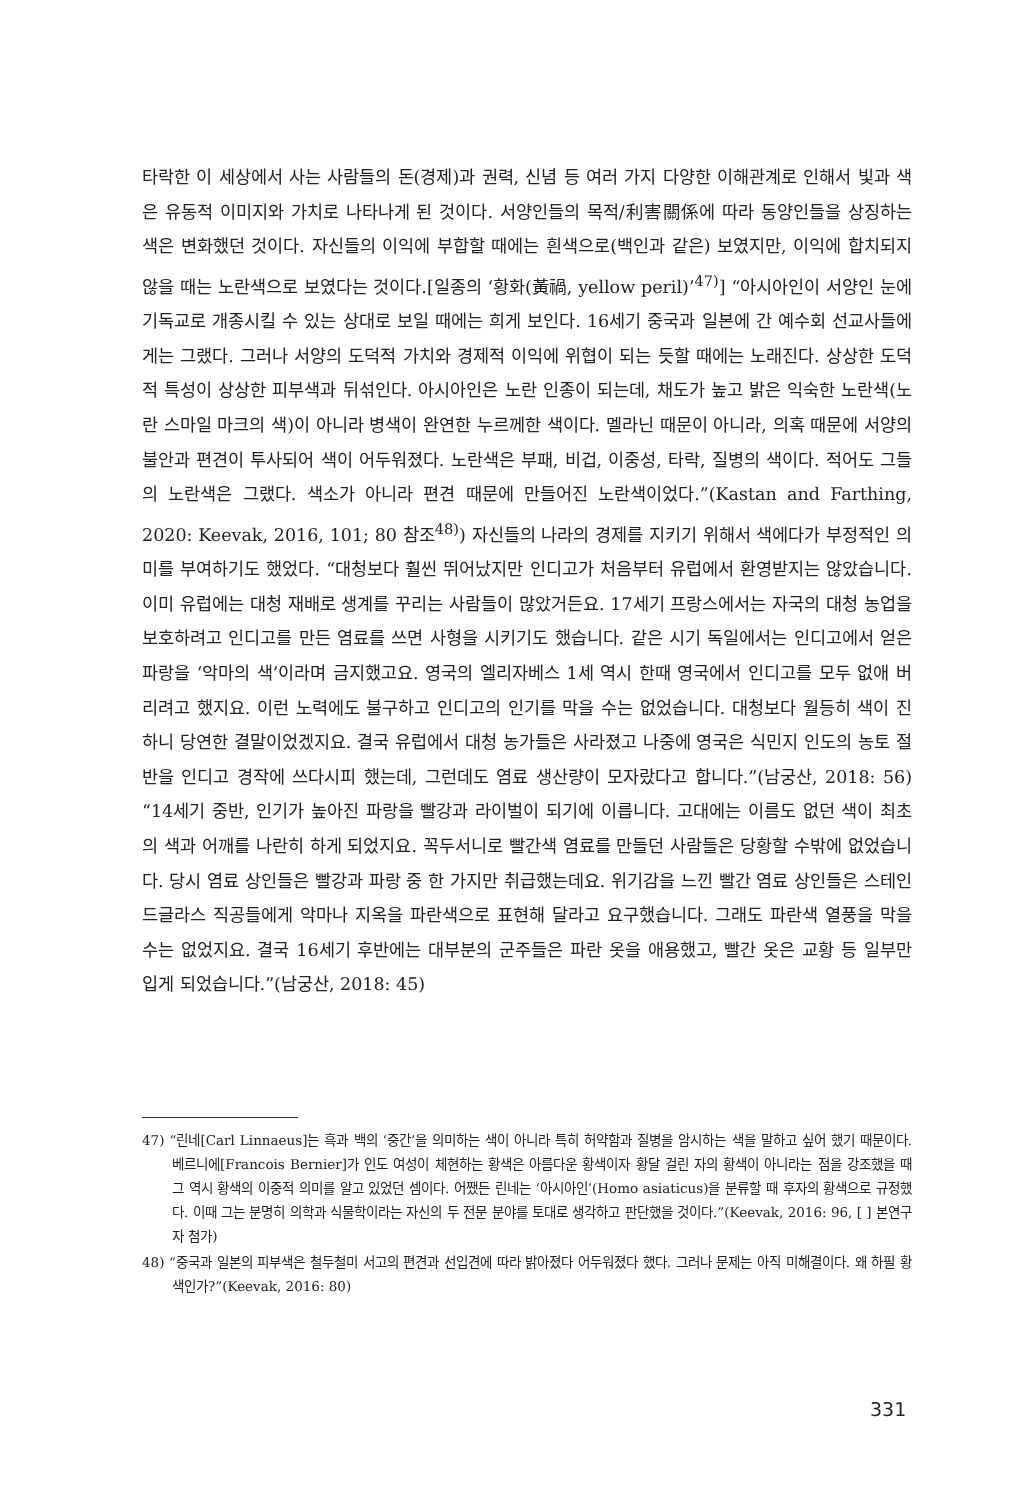타락한 이 세상에서 사는 사람들의 돈(경제)과 권력, 신념 등 여러 가지 다양한 이해관계로 인해서 빛과 색은 유동적 이미지와 가치로 나타나게 된 것이다. 서양인들의 목적/利害關係에 따라 동양인들을 상징하는 색은 변화했던 것이다. 자신들의 이익에 부합할 때에는 흰색으로(백인과 같은) 보였지만, 이익에 합치되지 않을 때는 노란색으로 보였다는 것이다.[일종의 ‘황화(黃禍, yellow peril)’<sup>47)</sup>] “아시아인이 서양인 눈에 기독교로 개종시킬 수 있는 상대로 보일 때에는 희게 보인다. 16세기 중국과 일본에 간 예수회 선교사들에게는 그랬다. 그러나 서양의 도덕적 가치와 경제적 이익에 위협이 되는 듯할 때에는 노래진다. 상상한 도덕적 특성이 상상한 피부색과 뒤섞인다. 아시아인은 노란 인종이 되는데, 채도가 높고 밝은 익숙한 노란색(노란 스마일 마크의 색)이 아니라 병색이 완연한 누르께한 색이다. 멜라닌 때문이 아니라, 의혹 때문에 서양의 불안과 편견이 투사되어 색이 어두워졌다. 노란색은 부패, 비겁, 이중성, 타락, 질병의 색이다. 적어도 그들의 노란색은 그랬다. 색소가 아니라 편견 때문에 만들어진 노란색이었다.”(Kastan and Farthing, 2020: Keevak, 2016, 101; 80 참조<sup>48)</sup>) 자신들의 나라의 경제를 지키기 위해서 색에다가 부정적인 의미를 부여하기도 했었다. “대청보다 훨씬 뛰어났지만 인디고가 처음부터 유럽에서 환영받지는 않았습니다. 이미 유럽에는 대청 재배로 생계를 꾸리는 사람들이 많았거든요. 17세기 프랑스에서는 자국의 대청 농업을 보호하려고 인디고를 만든 염료를 쓰면 사형을 시키기도 했습니다. 같은 시기 독일에서는 인디고에서 얻은 파랑을 ‘악마의 색’이라며 금지했고요. 영국의 엘리자베스 1세 역시 한때 영국에서 인디고를 모두 없애 버리려고 했지요. 이런 노력에도 불구하고 인디고의 인기를 막을 수는 없었습니다. 대청보다 월등히 색이 진하니 당연한 결말이었겠지요. 결국 유럽에서 대청 농가들은 사라졌고 나중에 영국은 식민지 인도의 농토 절반을 인디고 경작에 쓰다시피 했는데, 그런데도 염료 생산량이 모자랐다고 합니다.”(남궁산, 2018: 56) “14세기 중반, 인기가 높아진 파랑을 빨강과 라이벌이 되기에 이릅니다. 고대에는 이름도 없던 색이 최초의 색과 어깨를 나란히 하게 되었지요. 꼭두서니로 빨간색 염료를 만들던 사람들은 당황할 수밖에 없었습니다. 당시 염료 상인들은 빨강과 파랑 중 한 가지만 취급했는데요. 위기감을 느낀 빨간 염료 상인들은 스테인드글라스 직공들에게 악마나 지옥을 파란색으로 표현해 달라고 요구했습니다. 그래도 파란색 열풍을 막을 수는 없었지요. 결국 16세기 후반에는 대부분의 군주들은 파란 옷을 애용했고, 빨간 옷은 교황 등 일부만 입게 되었습니다.”(남궁산, 2018: 45)
47) “린네[Carl Linnaeus]는 흑과 백의 ‘중간’을 의미하는 색이 아니라 특히 허약함과 질병을 암시하는 색을 말하고 싶어 했기 때문이다. 베르니에[Francois Bernier]가 인도 여성이 체현하는 황색은 아름다운 황색이자 황달 걸린 자의 황색이 아니라는 점을 강조했을 때 그 역시 황색의 이중적 의미를 알고 있었던 셈이다. 어쨌든 린네는 ‘아시아인’(Homo asiaticus)을 분류할 때 후자의 황색으로 규정했다. 이때 그는 분명히 의학과 식물학이라는 자신의 두 전문 분야를 토대로 생각하고 판단했을 것이다.”(Keevak, 2016: 96, [ ] 본연구자 첨가)
48) “중국과 일본의 피부색은 철두철미 서고의 편견과 선입견에 따라 밝아졌다 어두워졌다 했다. 그러나 문제는 아직 미해결이다. 왜 하필 황색인가?”(Keevak, 2016: 80)
331